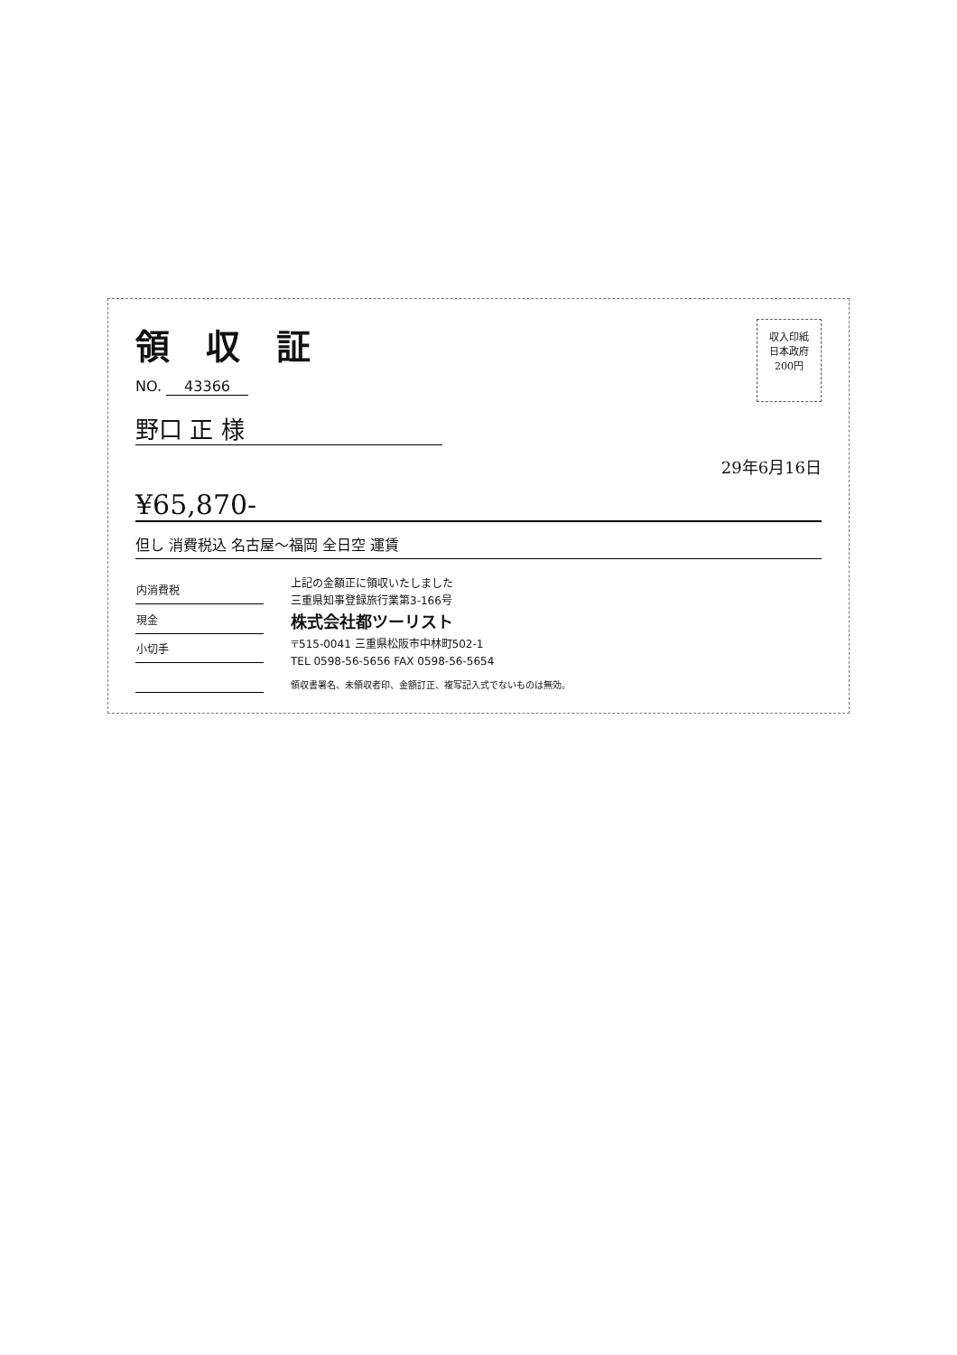領収証
NO. 43366
収入印紙
日本政府
200円
野口 正 様
29年6月16日
¥65,870-
但し 消費税込 名古屋～福岡 全日空 運賃
| 内消費税 |
| --- |
| 現金 |
| 小切手 |
上記の金額正に領収いたしました
三重県知事登録旅行業第3-166号
株式会社都ツーリスト
〒515-0041 三重県松阪市中林町502-1
TEL 0598-56-5656 FAX 0598-56-5654
領収書署名、未領収者印、金額訂正、複写記入式でないものは無効。